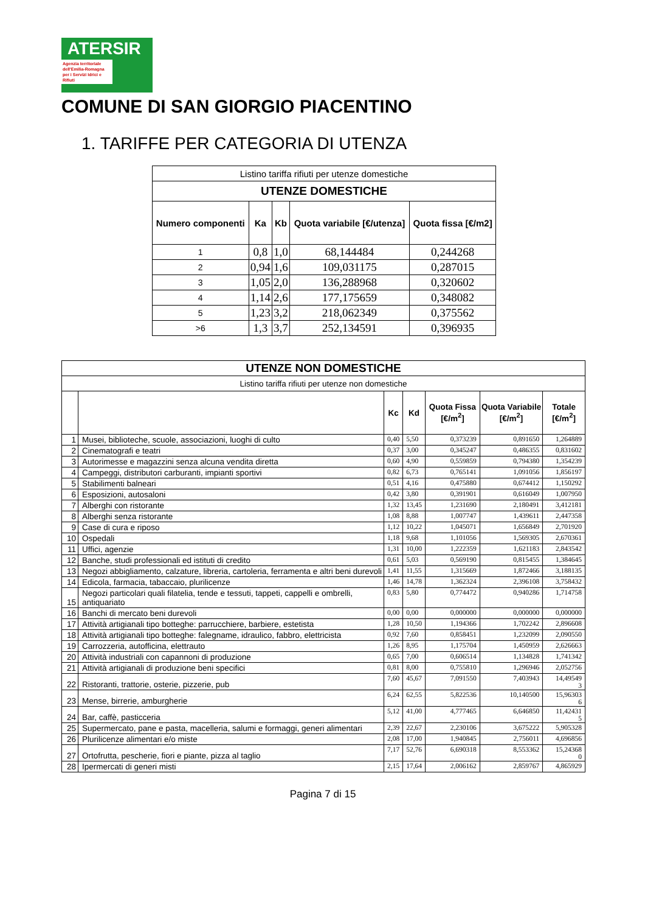ATERSIR
Agenzia territoriale dell'Emilia-Romagna per i Servizi Idrici e Rifiuti
COMUNE DI SAN GIORGIO PIACENTINO
1. TARIFFE PER CATEGORIA DI UTENZA
| Listino tariffa rifiuti per utenze domestiche | | | | |
| UTENZE DOMESTICHE | | | | |
| Numero componenti | Ka | Kb | Quota variabile [€/utenza] | Quota fissa [€/m2] |
| 1 | 0,8 | 1,0 | 68,144484 | 0,244268 |
| 2 | 0,94 | 1,6 | 109,031175 | 0,287015 |
| 3 | 1,05 | 2,0 | 136,288968 | 0,320602 |
| 4 | 1,14 | 2,6 | 177,175659 | 0,348082 |
| 5 | 1,23 | 3,2 | 218,062349 | 0,375562 |
| >6 | 1,3 | 3,7 | 252,134591 | 0,396935 |
| UTENZE NON DOMESTICHE | | | | | | |
| --- | --- | --- | --- | --- | --- | --- |
| Listino tariffa rifiuti per utenze non domestiche | | | | | | |
| | | Kc | Kd | Quota Fissa [€/m<sup>2</sup>] | Quota Variabile [€/m<sup>2</sup>] | Totale [€/m<sup>2</sup>] |
| 1 | Musei, biblioteche, scuole, associazioni, luoghi di culto | 0,40 | 5,50 | 0,373239 | 0,891650 | 1,264889 |
| 2 | Cinematografi e teatri | 0,37 | 3,00 | 0,345247 | 0,486355 | 0,831602 |
| 3 | Autorimesse e magazzini senza alcuna vendita diretta | 0,60 | 4,90 | 0,559859 | 0,794380 | 1,354239 |
| 4 | Campeggi, distributori carburanti, impianti sportivi | 0,82 | 6,73 | 0,765141 | 1,091056 | 1,856197 |
| 5 | Stabilimenti balneari | 0,51 | 4,16 | 0,475880 | 0,674412 | 1,150292 |
| 6 | Esposizioni, autosaloni | 0,42 | 3,80 | 0,391901 | 0,616049 | 1,007950 |
| 7 | Alberghi con ristorante | 1,32 | 13,45 | 1,231690 | 2,180491 | 3,412181 |
| 8 | Alberghi senza ristorante | 1,08 | 8,88 | 1,007747 | 1,439611 | 2,447358 |
| 9 | Case di cura e riposo | 1,12 | 10,22 | 1,045071 | 1,656849 | 2,701920 |
| 10 | Ospedali | 1,18 | 9,68 | 1,101056 | 1,569305 | 2,670361 |
| 11 | Uffici, agenzie | 1,31 | 10,00 | 1,222359 | 1,621183 | 2,843542 |
| 12 | Banche, studi professionali ed istituti di credito | 0,61 | 5,03 | 0,569190 | 0,815455 | 1,384645 |
| 13 | Negozi abbigliamento, calzature, libreria, cartoleria, ferramenta e altri beni durevoli | 1,41 | 11,55 | 1,315669 | 1,872466 | 3,188135 |
| 14 | Edicola, farmacia, tabaccaio, plurilicenze | 1,46 | 14,78 | 1,362324 | 2,396108 | 3,758432 |
| 15 | Negozi particolari quali filatelia, tende e tessuti, tappeti, cappelli e ombrelli, antiquariato | 0,83 | 5,80 | 0,774472 | 0,940286 | 1,714758 |
| 16 | Banchi di mercato beni durevoli | 0,00 | 0,00 | 0,000000 | 0,000000 | 0,000000 |
| 17 | Attività artigianali tipo botteghe: parrucchiere, barbiere, estetista | 1,28 | 10,50 | 1,194366 | 1,702242 | 2,896608 |
| 18 | Attività artigianali tipo botteghe: falegname, idraulico, fabbro, elettricista | 0,92 | 7,60 | 0,858451 | 1,232099 | 2,090550 |
| 19 | Carrozzeria, autofficina, elettrauto | 1,26 | 8,95 | 1,175704 | 1,450959 | 2,626663 |
| 20 | Attività industriali con capannoni di produzione | 0,65 | 7,00 | 0,606514 | 1,134828 | 1,741342 |
| 21 | Attività artigianali di produzione beni specifici | 0,81 | 8,00 | 0,755810 | 1,296946 | 2,052756 |
| 22 | Ristoranti, trattorie, osterie, pizzerie, pub | 7,60 | 45,67 | 7,091550 | 7,403943 | 14,49549 3 |
| 23 | Mense, birrerie, amburgherie | 6,24 | 62,55 | 5,822536 | 10,140500 | 15,96303 6 |
| 24 | Bar, caffè, pasticceria | 5,12 | 41,00 | 4,777465 | 6,646850 | 11,42431 5 |
| 25 | Supermercato, pane e pasta, macelleria, salumi e formaggi, generi alimentari | 2,39 | 22,67 | 2,230106 | 3,675222 | 5,905328 |
| 26 | Plurilicenze alimentari e/o miste | 2,08 | 17,00 | 1,940845 | 2,756011 | 4,696856 |
| 27 | Ortofrutta, pescherie, fiori e piante, pizza al taglio | 7,17 | 52,76 | 6,690318 | 8,553362 | 15,24368 0 |
| 28 | Ipermercati di generi misti | 2,15 | 17,64 | 2,006162 | 2,859767 | 4,865929 |
Pagina 7 di 15